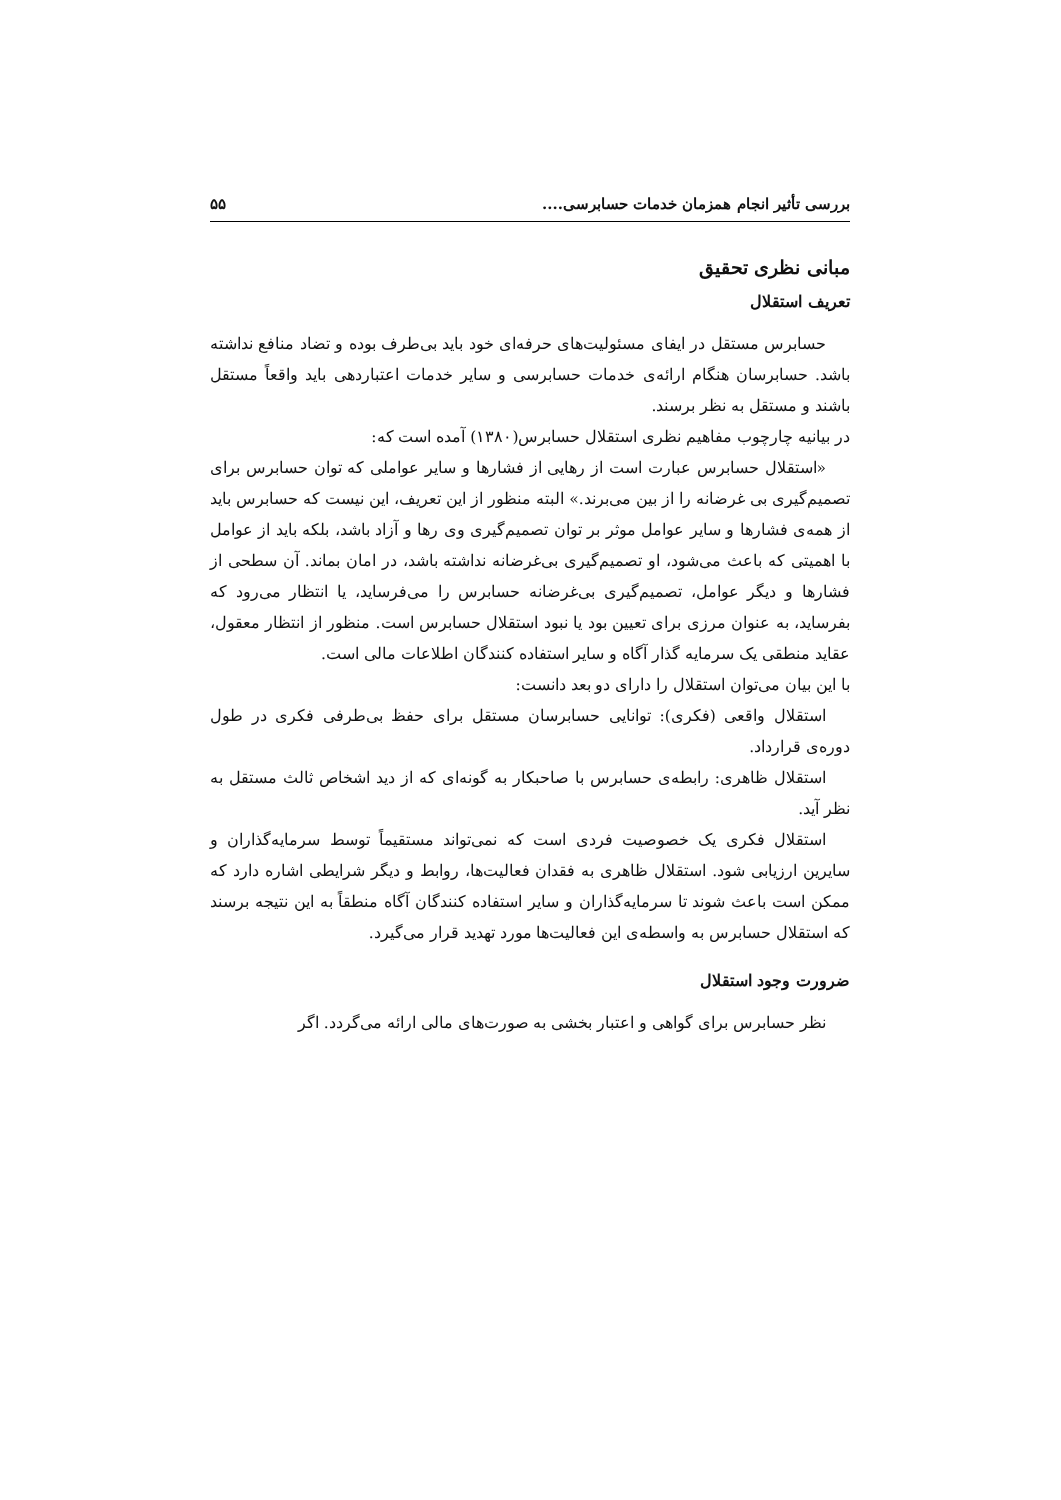بررسی تأثیر انجام همزمان خدمات حسابرسی.... ۵۵
مبانی نظری تحقیق
تعریف استقلال
حسابرس مستقل در ایفای مسئولیت‌های حرفه‌ای خود باید بی‌طرف بوده و تضاد منافع نداشته باشد. حسابرسان هنگام ارائه‌ی خدمات حسابرسی و سایر خدمات اعتباردهی باید واقعاً مستقل باشند و مستقل به نظر برسند.
در بیانیه چارچوب مفاهیم نظری استقلال حسابرس(۱۳۸۰) آمده است که:
«استقلال حسابرس عبارت است از رهایی از فشارها و سایر عواملی که توان حسابرس برای تصمیم‌گیری بی غرضانه را از بین می‌برند.» البته منظور از این تعریف، این نیست که حسابرس باید از همه‌ی فشارها و سایر عوامل موثر بر توان تصمیم‌گیری وی رها و آزاد باشد، بلکه باید از عوامل با اهمیتی که باعث می‌شود، او تصمیم‌گیری بی‌غرضانه نداشته باشد، در امان بماند. آن سطحی از فشارها و دیگر عوامل، تصمیم‌گیری بی‌غرضانه حسابرس را می‌فرساید، یا انتظار می‌رود که بفرساید، به عنوان مرزی برای تعیین بود یا نبود استقلال حسابرس است. منظور از انتظار معقول، عقاید منطقی یک سرمایه گذار آگاه و سایر استفاده کنندگان اطلاعات مالی است.
با این بیان می‌توان استقلال را دارای دو بعد دانست:
استقلال واقعی (فکری): توانایی حسابرسان مستقل برای حفظ بی‌طرفی فکری در طول دوره‌ی قرارداد.
استقلال ظاهری: رابطه‌ی حسابرس با صاحبکار به گونه‌ای که از دید اشخاص ثالث مستقل به نظر آید.
استقلال فکری یک خصوصیت فردی است که نمی‌تواند مستقیماً توسط سرمایه‌گذاران و سایرین ارزیابی شود. استقلال ظاهری به فقدان فعالیت‌ها، روابط و دیگر شرایطی اشاره دارد که ممکن است باعث شوند تا سرمایه‌گذاران و سایر استفاده کنندگان آگاه منطقاً به این نتیجه برسند که استقلال حسابرس به واسطه‌ی این فعالیت‌ها مورد تهدید قرار می‌گیرد.
ضرورت وجود استقلال
نظر حسابرس برای گواهی و اعتبار بخشی به صورت‌های مالی ارائه می‌گردد. اگر